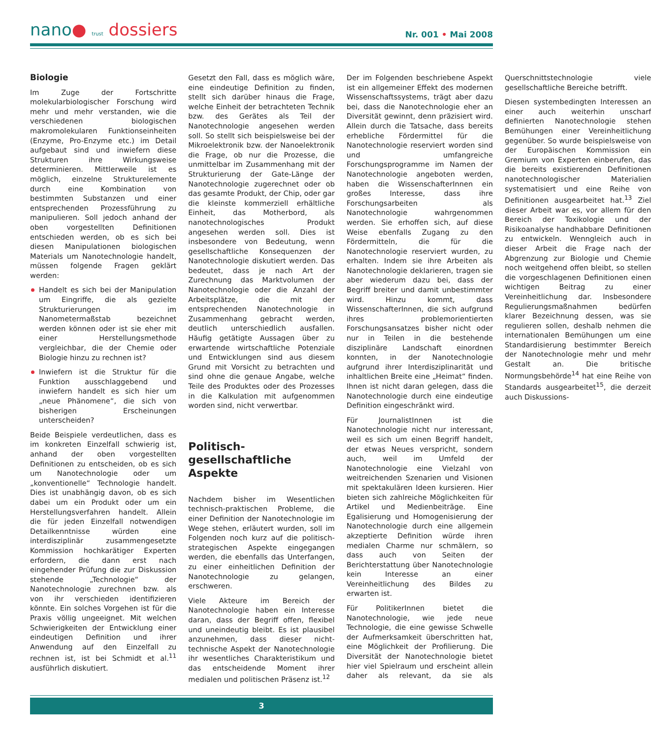nano● trust dossiers
Nr. 001 • Mai 2008
Biologie
Im Zuge der Fortschritte molekularbiologischer Forschung wird mehr und mehr verstanden, wie die verschiedenen biologischen makromolekularen Funktionseinheiten (Enzyme, Pro-Enzyme etc.) im Detail aufgebaut sind und inwiefern diese Strukturen ihre Wirkungsweise determinieren. Mittlerweile ist es möglich, einzelne Strukturelemente durch eine Kombination von bestimmten Substanzen und einer entsprechenden Prozessführung zu manipulieren. Soll jedoch anhand der oben vorgestellten Definitionen entschieden werden, ob es sich bei diesen Manipulationen biologischen Materials um Nanotechnologie handelt, müssen folgende Fragen geklärt werden:
Handelt es sich bei der Manipulation um Eingriffe, die als gezielte Strukturierungen im Nanometermaßstab bezeichnet werden können oder ist sie eher mit einer Herstellungsmethode vergleichbar, die der Chemie oder Biologie hinzu zu rechnen ist?
Inwiefern ist die Struktur für die Funktion ausschlaggebend und inwiefern handelt es sich hier um „neue Phänomene“, die sich von bisherigen Erscheinungen unterscheiden?
Beide Beispiele verdeutlichen, dass es im konkreten Einzelfall schwierig ist, anhand der oben vorgestellten Definitionen zu entscheiden, ob es sich um Nanotechnologie oder um „konventionelle“ Technologie handelt. Dies ist unabhängig davon, ob es sich dabei um ein Produkt oder um ein Herstellungsverfahren handelt. Allein die für jeden Einzelfall notwendigen Detailkenntnisse würden eine interdisziplinär zusammengesetzte Kommission hochkarätiger Experten erfordern, die dann erst nach eingehender Prüfung die zur Diskussion stehende „Technologie“ der Nanotechnologie zurechnen bzw. als von ihr verschieden identifizieren könnte. Ein solches Vorgehen ist für die Praxis völlig ungeeignet. Mit welchen Schwierigkeiten der Entwicklung einer eindeutigen Definition und ihrer Anwendung auf den Einzelfall zu rechnen ist, ist bei Schmidt et al.<sup>11</sup> ausführlich diskutiert.
Gesetzt den Fall, dass es möglich wäre, eine eindeutige Definition zu finden, stellt sich darüber hinaus die Frage, welche Einheit der betrachteten Technik bzw. des Gerätes als Teil der Nanotechnologie angesehen werden soll. So stellt sich beispielsweise bei der Mikroelektronik bzw. der Nanoelektronik die Frage, ob nur die Prozesse, die unmittelbar im Zusammenhang mit der Strukturierung der Gate-Länge der Nanotechnologie zugerechnet oder ob das gesamte Produkt, der Chip, oder gar die kleinste kommerziell erhältliche Einheit, das Motherbord, als nanotechnologisches Produkt angesehen werden soll. Dies ist insbesondere von Bedeutung, wenn gesellschaftliche Konsequenzen der Nanotechnologie diskutiert werden. Das bedeutet, dass je nach Art der Zurechnung das Marktvolumen der Nanotechnologie oder die Anzahl der Arbeitsplätze, die mit der entsprechenden Nanotechnologie in Zusammenhang gebracht werden, deutlich unterschiedlich ausfallen. Häufig getätigte Aussagen über zu erwartende wirtschaftliche Potenziale und Entwicklungen sind aus diesem Grund mit Vorsicht zu betrachten und sind ohne die genaue Angabe, welche Teile des Produktes oder des Prozesses in die Kalkulation mit aufgenommen worden sind, nicht verwertbar.
Politisch-
gesellschaftliche Aspekte
Nachdem bisher im Wesentlichen technisch-praktischen Probleme, die einer Definition der Nanotechnologie im Wege stehen, erläutert wurden, soll im Folgenden noch kurz auf die politisch-strategischen Aspekte eingegangen werden, die ebenfalls das Unterfangen, zu einer einheitlichen Definition der Nanotechnologie zu gelangen, erschweren.
Viele Akteure im Bereich der Nanotechnologie haben ein Interesse daran, dass der Begriff offen, flexibel und uneindeutig bleibt. Es ist plausibel anzunehmen, dass dieser nicht-technische Aspekt der Nanotechnologie ihr wesentliches Charakteristikum und das entscheidende Moment ihrer medialen und politischen Präsenz ist.<sup>12</sup>
Der im Folgenden beschriebene Aspekt ist ein allgemeiner Effekt des modernen Wissenschaftssystems, trägt aber dazu bei, dass die Nanotechnologie eher an Diversität gewinnt, denn präzisiert wird. Allein durch die Tatsache, dass bereits erhebliche Fördermittel für die Nanotechnologie reserviert worden sind und umfangreiche Forschungsprogramme im Namen der Nanotechnologie angeboten werden, haben die WissenschafterInnen ein großes Interesse, dass ihre Forschungsarbeiten als Nanotechnologie wahrgenommen werden. Sie erhoffen sich, auf diese Weise ebenfalls Zugang zu den Fördermitteln, die für die Nanotechnologie reserviert wurden, zu erhalten. Indem sie ihre Arbeiten als Nanotechnologie deklarieren, tragen sie aber wiederum dazu bei, dass der Begriff breiter und damit unbestimmter wird. Hinzu kommt, dass WissenschafterInnen, die sich aufgrund ihres problemorientierten Forschungsansatzes bisher nicht oder nur in Teilen in die bestehende disziplinäre Landschaft einordnen konnten, in der Nanotechnologie aufgrund ihrer Interdisziplinarität und inhaltlichen Breite eine „Heimat“ finden. Ihnen ist nicht daran gelegen, dass die Nanotechnologie durch eine eindeutige Definition eingeschränkt wird.
Für JournalistInnen ist die Nanotechnologie nicht nur interessant, weil es sich um einen Begriff handelt, der etwas Neues verspricht, sondern auch, weil im Umfeld der Nanotechnologie eine Vielzahl von weitreichenden Szenarien und Visionen mit spektakulären Ideen kursieren. Hier bieten sich zahlreiche Möglichkeiten für Artikel und Medienbeiträge. Eine Egalisierung und Homogenisierung der Nanotechnologie durch eine allgemein akzeptierte Definition würde ihren medialen Charme nur schmälern, so dass auch von Seiten der Berichterstattung über Nanotechnologie kein Interesse an einer Vereinheitlichung des Bildes zu erwarten ist.
Für PolitikerInnen bietet die Nanotechnologie, wie jede neue Technologie, die eine gewisse Schwelle der Aufmerksamkeit überschritten hat, eine Möglichkeit der Profilierung. Die Diversität der Nanotechnologie bietet hier viel Spielraum und erscheint allein daher als relevant, da sie als Querschnittstechnologie viele gesellschaftliche Bereiche betrifft.
Diesen systembedingten Interessen an einer auch weiterhin unscharf definierten Nanotechnologie stehen Bemühungen einer Vereinheitlichung gegenüber. So wurde beispielsweise von der Europäischen Kommission ein Gremium von Experten einberufen, das die bereits existierenden Definitionen nanotechnologischer Materialien systematisiert und eine Reihe von Definitionen ausgearbeitet hat.<sup>13</sup> Ziel dieser Arbeit war es, vor allem für den Bereich der Toxikologie und der Risikoanalyse handhabbare Definitionen zu entwickeln. Wenngleich auch in dieser Arbeit die Frage nach der Abgrenzung zur Biologie und Chemie noch weitgehend offen bleibt, so stellen die vorgeschlagenen Definitionen einen wichtigen Beitrag zu einer Vereinheitlichung dar. Insbesondere Regulierungsmaßnahmen bedürfen klarer Bezeichnung dessen, was sie regulieren sollen, deshalb nehmen die internationalen Bemühungen um eine Standardisierung bestimmter Bereich der Nanotechnologie mehr und mehr Gestalt an. Die britische Normungsbehörde<sup>14</sup> hat eine Reihe von Standards ausgearbeitet<sup>15</sup>, die derzeit auch Diskussions-
3